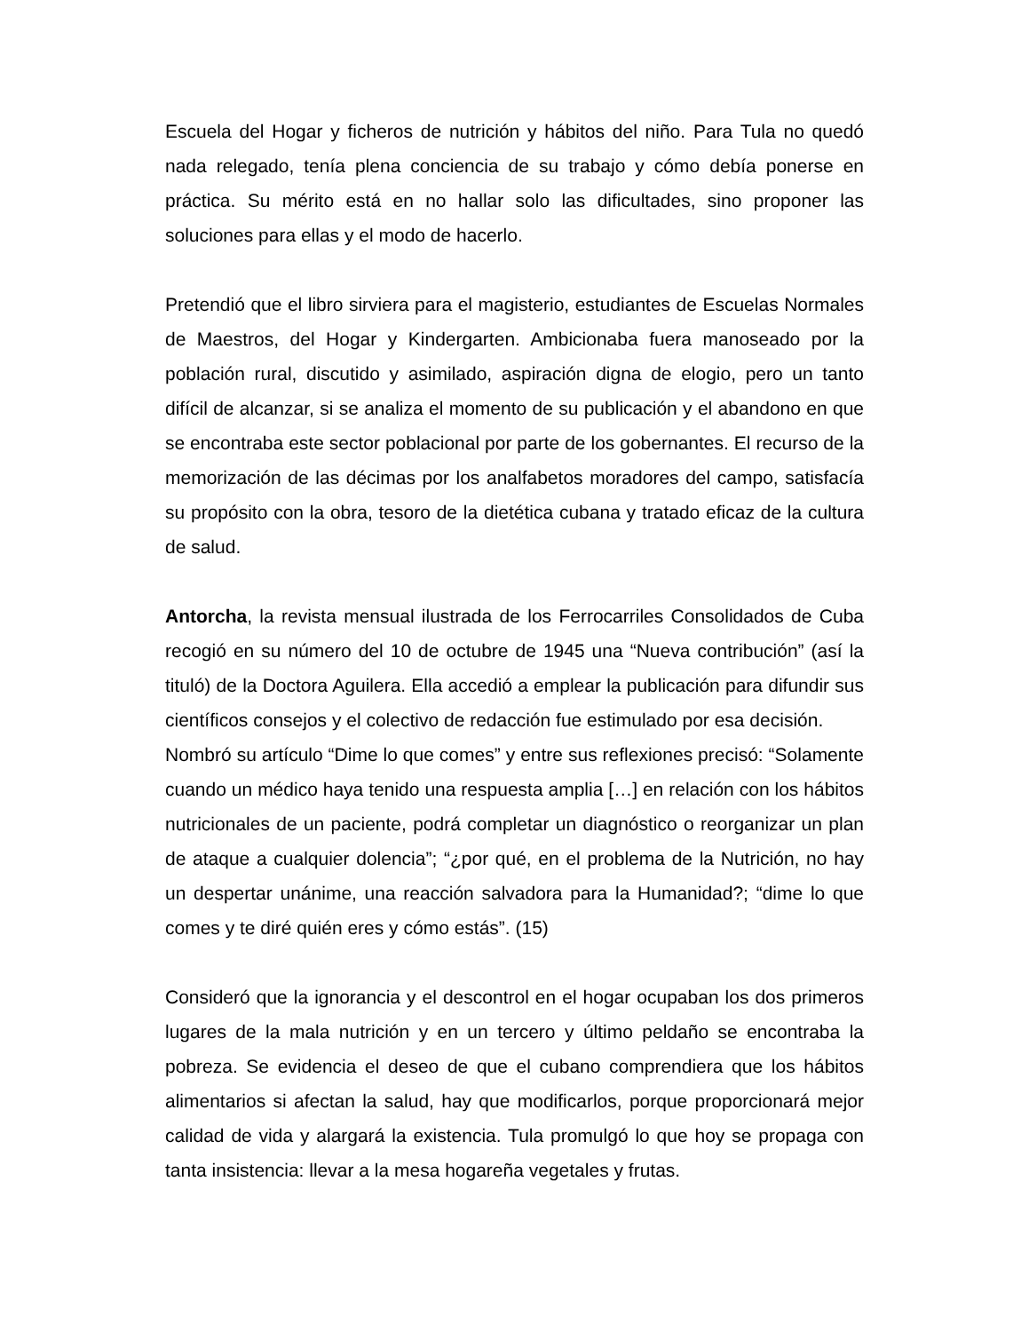Escuela del Hogar y ficheros de nutrición y hábitos del niño. Para Tula no quedó nada relegado, tenía plena conciencia de su trabajo y cómo debía ponerse en práctica. Su mérito está en no hallar solo las dificultades, sino proponer las soluciones para ellas y el modo de hacerlo.
Pretendió que el libro sirviera para el magisterio, estudiantes de Escuelas Normales de Maestros, del Hogar y Kindergarten. Ambicionaba fuera manoseado por la población rural, discutido y asimilado, aspiración digna de elogio, pero un tanto difícil de alcanzar, si se analiza el momento de su publicación y el abandono en que se encontraba este sector poblacional por parte de los gobernantes. El recurso de la memorización de las décimas por los analfabetos moradores del campo, satisfacía su propósito con la obra, tesoro de la dietética cubana y tratado eficaz de la cultura de salud.
Antorcha, la revista mensual ilustrada de los Ferrocarriles Consolidados de Cuba recogió en su número del 10 de octubre de 1945 una “Nueva contribución” (así la tituló) de la Doctora Aguilera. Ella accedió a emplear la publicación para difundir sus científicos consejos y el colectivo de redacción fue estimulado por esa decisión.
Nombró su artículo “Dime lo que comes” y entre sus reflexiones precisó: “Solamente cuando un médico haya tenido una respuesta amplia […] en relación con los hábitos nutricionales de un paciente, podrá completar un diagnóstico o reorganizar un plan de ataque a cualquier dolencia”; “¿por qué, en el problema de la Nutrición, no hay un despertar unánime, una reacción salvadora para la Humanidad?; “dime lo que comes y te diré quién eres y cómo estás”. (15)
Consideró que la ignorancia y el descontrol en el hogar ocupaban los dos primeros lugares de la mala nutrición y en un tercero y último peldaño se encontraba la pobreza. Se evidencia el deseo de que el cubano comprendiera que los hábitos alimentarios si afectan la salud, hay que modificarlos, porque proporcionará mejor calidad de vida y alargará la existencia. Tula promulgó lo que hoy se propaga con tanta insistencia: llevar a la mesa hogareña vegetales y frutas.